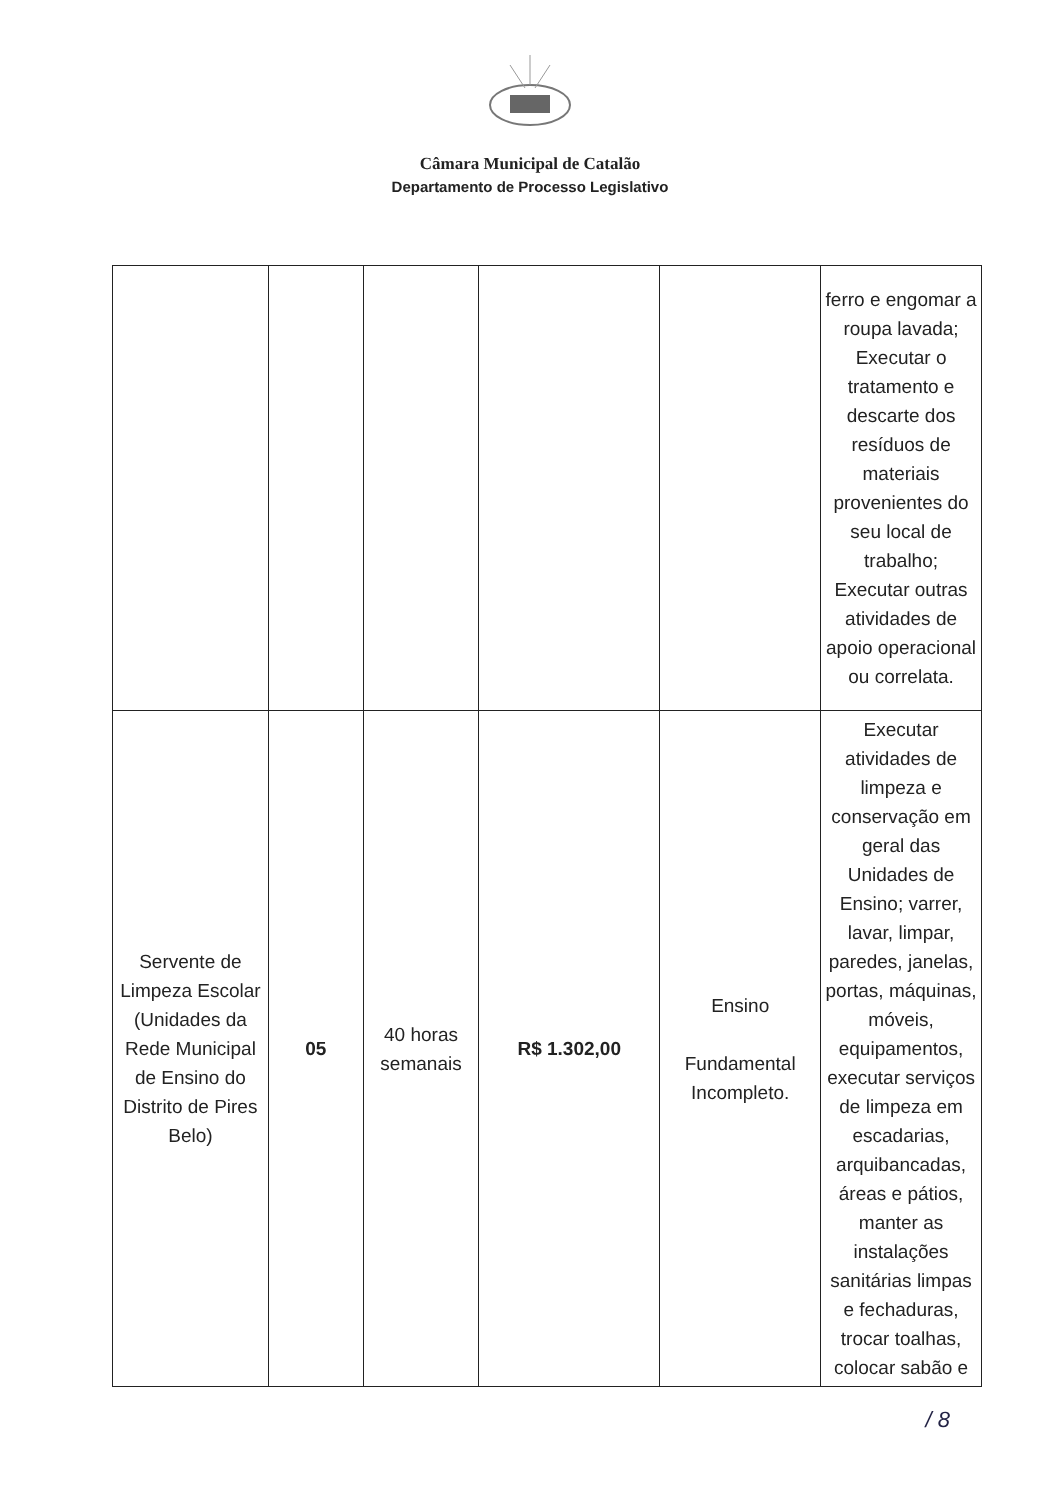Câmara Municipal de Catalão
Departamento de Processo Legislativo
| | | | | | ferro e engomar a roupa lavada; Executar o tratamento e descarte dos resíduos de materiais provenientes do seu local de trabalho; Executar outras atividades de apoio operacional ou correlata. |
| Servente de Limpeza Escolar (Unidades da Rede Municipal de Ensino do Distrito de Pires Belo) | 05 | 40 horas semanais | R$ 1.302,00 | Ensino Fundamental Incompleto. | Executar atividades de limpeza e conservação em geral das Unidades de Ensino; varrer, lavar, limpar, paredes, janelas, portas, máquinas, móveis, equipamentos, executar serviços de limpeza em escadarias, arquibancadas, áreas e pátios, manter as instalações sanitárias limpas e fechaduras, trocar toalhas, colocar sabão e |
/ 8